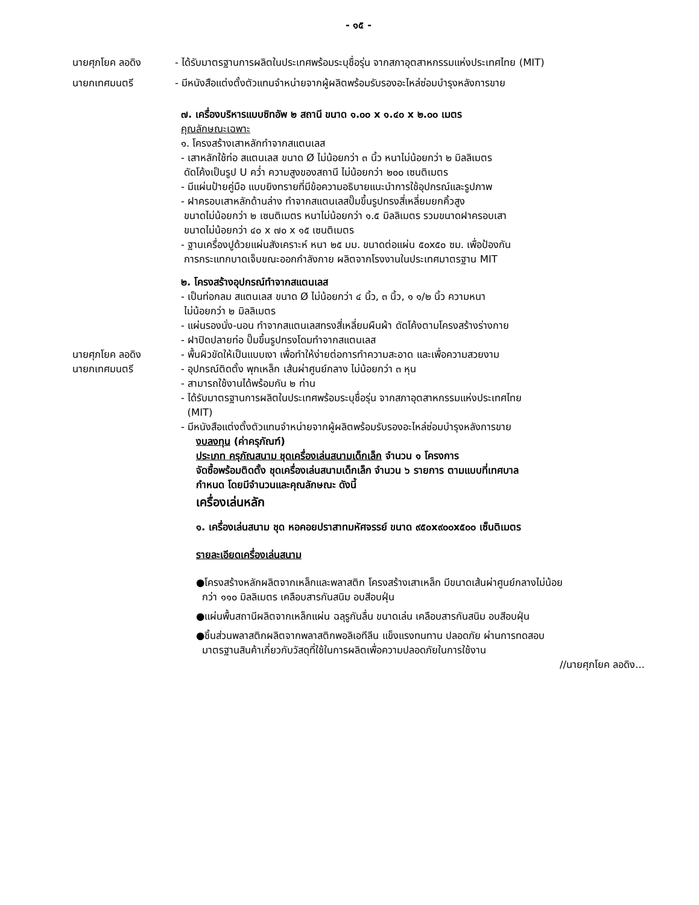- ๑๕ -
นายศุภโยค ลอดิง - ได้รับมาตรฐานการผลิตในประเทศพร้อมระบุชื่อรุ่น จากสภาอุตสาหกรรมแห่งประเทศไทย (MIT)
นายกเทศมนตรี - มีหนังสือแต่งตั้งตัวแทนจำหน่ายจากผู้ผลิตพร้อมรับรองอะไหล่ซ่อมบำรุงหลังการขาย
๗. เครื่องบริหารแบบซิทอัพ ๒ สถานี ขนาด ๑.๐๐ x ๑.๔๐ x ๒.๐๐ เมตร
คุณลักษณะเฉพาะ
๑. โครงสร้างเสาหลักทำจากสแตนเลส
- เสาหลักใช้ท่อ สแตนเลส ขนาด Ø ไม่น้อยกว่า ๓ นิ้ว หนาไม่น้อยกว่า ๒ มิลลิเมตร
ดัดโค้งเป็นรูป U คว่ำ ความสูงของสถานี ไม่น้อยกว่า ๒๐๐ เซนติเมตร
- มีแผ่นป้ายคู่มือ แบบยิงทรายที่มีข้อความอธิบายแนะนำการใช้อุปกรณ์และรูปภาพ
- ฝาครอบเสาหลักด้านล่าง ทำจากสแตนเลสปั๊มขึ้นรูปทรงสี่เหลี่ยมยกคิ้วสูง
ขนาดไม่น้อยกว่า ๒ เซนติเมตร หนาไม่น้อยกว่า ๑.๕ มิลลิเมตร รวมขนาดฝาครอบเสา
ขนาดไม่น้อยกว่า ๔๐ x ๗๐ x ๑๕ เซนติเมตร
- ฐานเครื่องปูด้วยแผ่นสังเคราะห์ หนา ๒๕ มม. ขนาดต่อแผ่น ๕๐x๕๐ ซม. เพื่อป้องกัน
การกระแทกบาดเจ็บขณะออกกำลังกาย ผลิตจากโรงงานในประเทศมาตรฐาน MIT
๒. โครงสร้างอุปกรณ์ทำจากสแตนเลส
- เป็นท่อกลม สแตนเลส ขนาด Ø ไม่น้อยกว่า ๔ นิ้ว, ๓ นิ้ว, ๑ ๑/๒ นิ้ว ความหนา
ไม่น้อยกว่า ๒ มิลลิเมตร
- แผ่นรองนั่ง-นอน ทำจากสแตนเลสทรงสี่เหลี่ยมผืนผ้า ดัดโค้งตามโครงสร้างร่างกาย
- ฝาปิดปลายท่อ ปั๊มขึ้นรูปทรงโดมทำจากสแตนเลส
นายศุภโยค ลอดิง - พื้นผิวขัดให้เป็นแบบเงา เพื่อทำให้ง่ายต่อการทำความสะอาด และเพื่อความสวยงาม
นายกเทศมนตรี - อุปกรณ์ติดตั้ง พุกเหล็ก เส้นผ่าศูนย์กลาง ไม่น้อยกว่า ๓ หุน
- สามารถใช้งานได้พร้อมกัน ๒ ท่าน
- ได้รับมาตรฐานการผลิตในประเทศพร้อมระบุชื่อรุ่น จากสภาอุตสาหกรรมแห่งประเทศไทย
(MIT)
- มีหนังสือแต่งตั้งตัวแทนจำหน่ายจากผู้ผลิตพร้อมรับรองอะไหล่ซ่อมบำรุงหลังการขาย
งบลงทุน (ค่าครุภัณฑ์)
ประเภท ครุภัณสนาม ชุดเครื่องเล่นสนามเด็กเล็ก จำนวน ๑ โครงการ
จัดซื้อพร้อมติดตั้ง ชุดเครื่องเล่นสนามเด็กเล็ก จำนวน ๖ รายการ ตามแบบที่เทศบาล
กำหนด โดยมีจำนวนและคุณลักษณะ ดังนี้
เครื่องเล่นหลัก
๑. เครื่องเล่นสนาม ชุด หอคอยปราสาทมหัศจรรย์ ขนาด ๙๕๐x๙๐๐x๕๐๐ เซ็นติเมตร
รายละเอียดเครื่องเล่นสนาม
●โครงสร้างหลักผลิตจากเหล็กและพลาสติก โครงสร้างเสาเหล็ก มีขนาดเส้นผ่าศูนย์กลางไม่น้อย
กว่า ๑๑๐ มิลลิเมตร เคลือบสารกันสนิม อบสีอบฝุ่น
●แผ่นพื้นสถานีผลิตจากเหล็กแผ่น ฉลุรูกันลื่น ขนาดเล่น เคลือบสารกันสนิม อบสีอบฝุ่น
●ชิ้นส่วนพลาสติกผลิตจากพลาสติกพอลิเอทีลีน แข็งแรงทนทาน ปลอดภัย ผ่านการทดสอบ
มาตรฐานสินค้าเกี่ยวกับวัสดุที่ใช้ในการผลิตเพื่อความปลอดภัยในการใช้งาน
//นายศุภโยค ลอดิง...